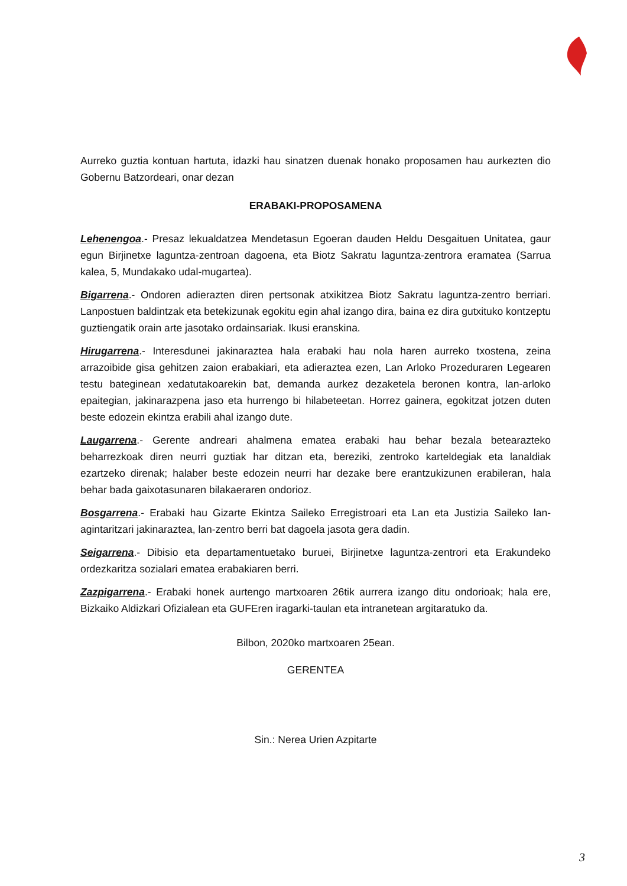Aurreko guztia kontuan hartuta, idazki hau sinatzen duenak honako proposamen hau aurkezten dio Gobernu Batzordeari, onar dezan
ERABAKI-PROPOSAMENA
Lehenengoa.- Presaz lekualdatzea Mendetasun Egoeran dauden Heldu Desgaituen Unitatea, gaur egun Birjinetxe laguntza-zentroan dagoena, eta Biotz Sakratu laguntza-zentrora eramatea (Sarrua kalea, 5, Mundakako udal-mugartea).
Bigarrena.- Ondoren adierazten diren pertsonak atxikitzea Biotz Sakratu laguntza-zentro berriari. Lanpostuen baldintzak eta betekizunak egokitu egin ahal izango dira, baina ez dira gutxituko kontzeptu guztiengatik orain arte jasotako ordainsariak. Ikusi eranskina.
Hirugarrena.- Interesdunei jakinaraztea hala erabaki hau nola haren aurreko txostena, zeina arrazoibide gisa gehitzen zaion erabakiari, eta adieraztea ezen, Lan Arloko Prozeduraren Legearen testu bateginean xedatutakoarekin bat, demanda aurkez dezaketela beronen kontra, lan-arloko epaitegian, jakinarazpena jaso eta hurrengo bi hilabeteetan. Horrez gainera, egokitzat jotzen duten beste edozein ekintza erabili ahal izango dute.
Laugarrena.- Gerente andreari ahalmena ematea erabaki hau behar bezala betearazteko beharrezkoak diren neurri guztiak har ditzan eta, bereziki, zentroko karteldegiak eta lanaldiak ezartzeko direnak; halaber beste edozein neurri har dezake bere erantzukizunen erabileran, hala behar bada gaixotasunaren bilakaeraren ondorioz.
Bosgarrena.- Erabaki hau Gizarte Ekintza Saileko Erregistroari eta Lan eta Justizia Saileko lan-agintaritzari jakinaraztea, lan-zentro berri bat dagoela jasota gera dadin.
Seigarrena.- Dibisio eta departamentuetako buruei, Birjinetxe laguntza-zentrori eta Erakundeko ordezkaritza sozialari ematea erabakiaren berri.
Zazpigarrena.- Erabaki honek aurtengo martxoaren 26tik aurrera izango ditu ondorioak; hala ere, Bizkaiko Aldizkari Ofizialean eta GUFEren iragarki-taulan eta intranetean argitaratuko da.
Bilbon, 2020ko martxoaren 25ean.
GERENTEA
Sin.: Nerea Urien Azpitarte
3